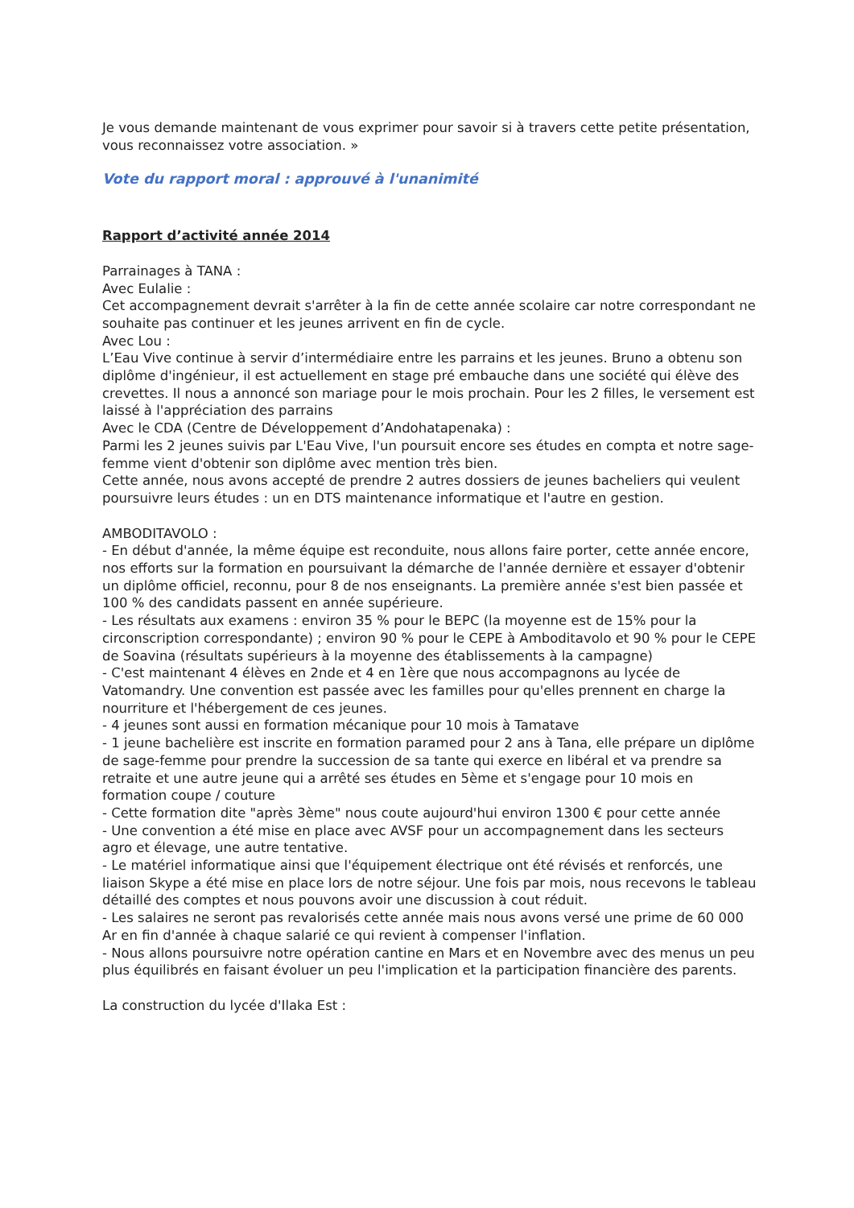Je vous demande maintenant de vous exprimer pour savoir si à travers cette petite présentation, vous reconnaissez votre association. »
Vote du rapport moral : approuvé à l'unanimité
Rapport d’activité année 2014
Parrainages à TANA :
Avec Eulalie :
Cet accompagnement devrait s'arrêter à la fin de cette année scolaire car notre correspondant ne souhaite pas continuer et les jeunes arrivent en fin de cycle.
Avec Lou :
L’Eau Vive continue à servir d’intermédiaire entre les parrains et les jeunes. Bruno a obtenu son diplôme d'ingénieur, il est actuellement en stage pré embauche dans une société qui élève des crevettes. Il nous a annoncé son mariage pour le mois prochain. Pour les 2 filles, le versement est laissé à l'appréciation des parrains
Avec le CDA (Centre de Développement d’Andohatapenaka) :
Parmi les 2 jeunes suivis par L'Eau Vive, l'un poursuit encore ses études en compta et notre sage-femme vient d'obtenir son diplôme avec mention très bien.
Cette année, nous avons accepté de prendre 2 autres dossiers de jeunes bacheliers qui veulent poursuivre leurs études : un en DTS maintenance informatique et l'autre en gestion.
AMBODITAVOLO :
- En début d'année, la même équipe est reconduite, nous allons faire porter, cette année encore, nos efforts sur la formation en poursuivant la démarche de l'année dernière et essayer d'obtenir un diplôme officiel, reconnu, pour 8 de nos enseignants. La première année s'est bien passée et 100 % des candidats passent en année supérieure.
- Les résultats aux examens : environ 35 % pour le BEPC (la moyenne est de 15% pour la circonscription correspondante) ; environ 90 % pour le CEPE à Amboditavolo et 90 % pour le CEPE de Soavina (résultats supérieurs à la moyenne des établissements à la campagne)
- C'est maintenant 4 élèves en 2nde et 4 en 1ère que nous accompagnons au lycée de Vatomandry. Une convention est passée avec les familles pour qu'elles prennent en charge la nourriture et l'hébergement de ces jeunes.
- 4 jeunes sont aussi en formation mécanique pour 10 mois à Tamatave
- 1 jeune bachelière est inscrite en formation paramed pour 2 ans à Tana, elle prépare un diplôme de sage-femme pour prendre la succession de sa tante qui exerce en libéral et va prendre sa retraite et une autre jeune qui a arrêté ses études en 5ème et s'engage pour 10 mois en formation coupe / couture
- Cette formation dite "après 3ème" nous coute aujourd'hui environ 1300 € pour cette année
- Une convention a été mise en place avec AVSF pour un accompagnement dans les secteurs agro et élevage, une autre tentative.
- Le matériel informatique ainsi que l'équipement électrique ont été révisés et renforcés, une liaison Skype a été mise en place lors de notre séjour. Une fois par mois, nous recevons le tableau détaillé des comptes et nous pouvons avoir une discussion à cout réduit.
- Les salaires ne seront pas revalorisés cette année mais nous avons versé une prime de 60 000 Ar en fin d'année à chaque salarié ce qui revient à compenser l'inflation.
- Nous allons poursuivre notre opération cantine en Mars et en Novembre avec des menus un peu plus équilibrés en faisant évoluer un peu l'implication et la participation financière des parents.
La construction du lycée d'Ilaka Est :